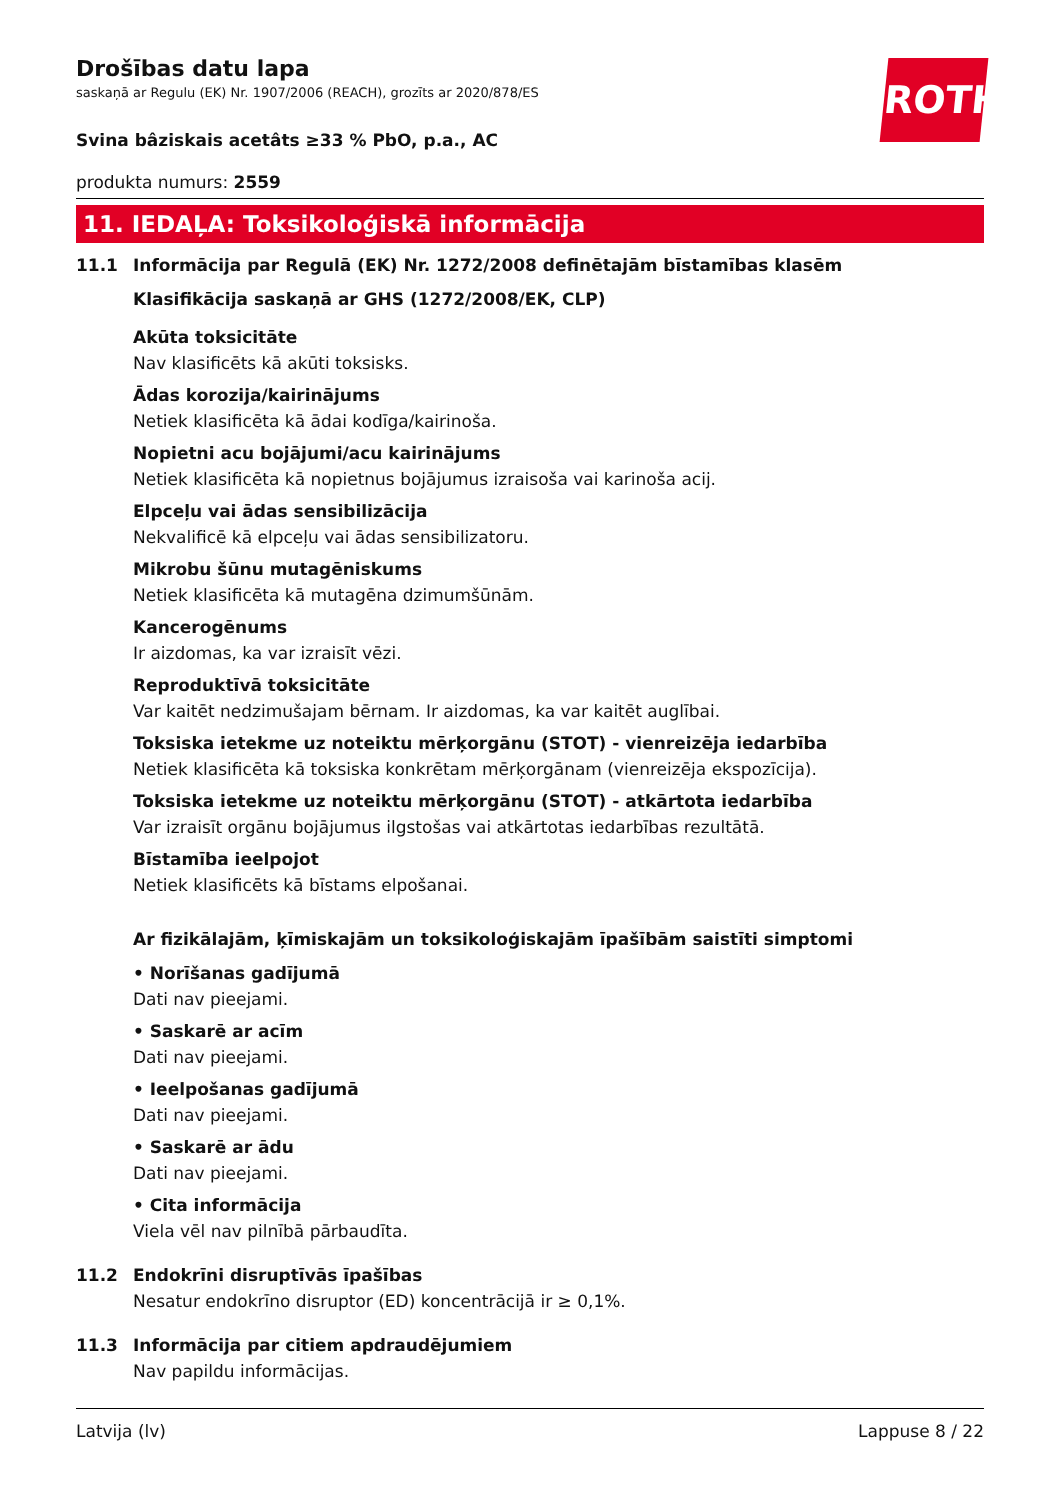ROTH
Drošības datu lapa
saskaņā ar Regulu (EK) Nr. 1907/2006 (REACH), grozīts ar 2020/878/ES
Svina bâziskais acetâts ≥33 % PbO, p.a., AC
produkta numurs: 2559
11. IEDAĻA: Toksikoloģiskā informācija
11.1 Informācija par Regulā (EK) Nr. 1272/2008 definētajām bīstamības klasēm
Klasifikācija saskaņā ar GHS (1272/2008/EK, CLP)
Akūta toksicitāte
Nav klasificēts kā akūti toksisks.
Ādas korozija/kairinājums
Netiek klasificēta kā ādai kodīga/kairinoša.
Nopietni acu bojājumi/acu kairinājums
Netiek klasificēta kā nopietnus bojājumus izraisoša vai karinoša acij.
Elpceļu vai ādas sensibilizācija
Nekvalificē kā elpceļu vai ādas sensibilizatoru.
Mikrobu šūnu mutagēniskums
Netiek klasificēta kā mutagēna dzimumšūnām.
Kancerogēnums
Ir aizdomas, ka var izraisīt vēzi.
Reproduktīvā toksicitāte
Var kaitēt nedzimušajam bērnam. Ir aizdomas, ka var kaitēt auglībai.
Toksiska ietekme uz noteiktu mērķorgānu (STOT) - vienreizēja iedarbība
Netiek klasificēta kā toksiska konkrētam mērķorgānam (vienreizēja ekspozīcija).
Toksiska ietekme uz noteiktu mērķorgānu (STOT) - atkārtota iedarbība
Var izraisīt orgānu bojājumus ilgstošas vai atkārtotas iedarbības rezultātā.
Bīstamība ieelpojot
Netiek klasificēts kā bīstams elpošanai.
Ar fizikālajām, ķīmiskajām un toksikoloģiskajām īpašībām saistīti simptomi
• Norīšanas gadījumā
Dati nav pieejami.
• Saskarē ar acīm
Dati nav pieejami.
• Ieelpošanas gadījumā
Dati nav pieejami.
• Saskarē ar ādu
Dati nav pieejami.
• Cita informācija
Viela vēl nav pilnībā pārbaudīta.
11.2 Endokrīni disruptīvās īpašības
Nesatur endokrīno disruptor (ED) koncentrācijā ir ≥ 0,1%.
11.3 Informācija par citiem apdraudējumiem
Nav papildu informācijas.
Latvija (lv) Lappuse 8 / 22